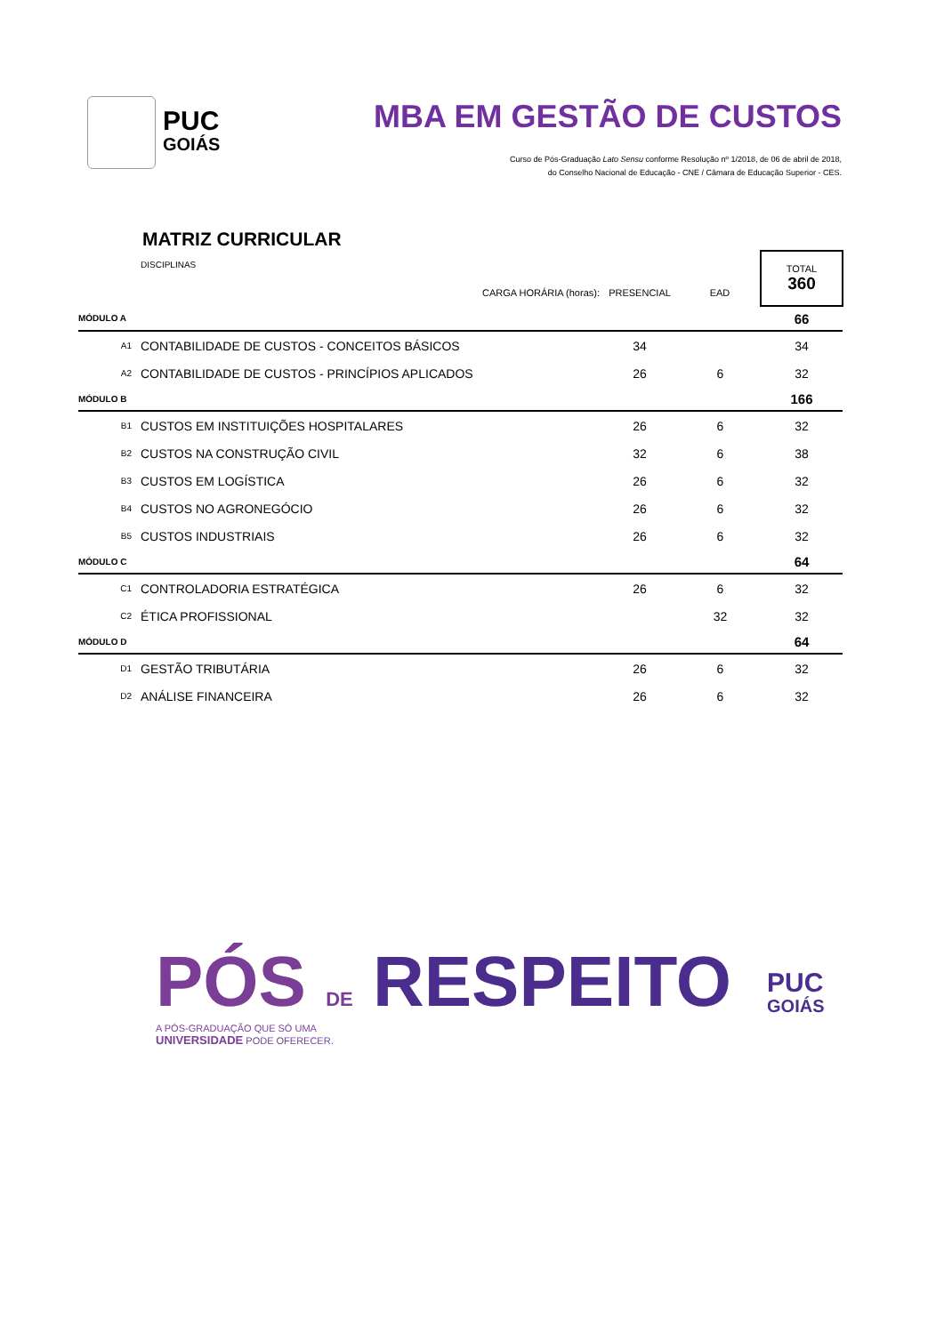PUC
GOIÁS
MBA EM GESTÃO DE CUSTOS
Curso de Pós-Graduação Lato Sensu conforme Resolução nº 1/2018, de 06 de abril de 2018,
do Conselho Nacional de Educação - CNE / Câmara de Educação Superior - CES.
MATRIZ CURRICULAR
| | DISCIPLINAS | | | TOTAL 360 |
| | CARGA HORÁRIA (horas): | PRESENCIAL | EAD | |
| MÓDULO A | | | | 66 |
| A1 | CONTABILIDADE DE CUSTOS - CONCEITOS BÁSICOS | 34 | | 34 |
| A2 | CONTABILIDADE DE CUSTOS - PRINCÍPIOS APLICADOS | 26 | 6 | 32 |
| MÓDULO B | | | | 166 |
| B1 | CUSTOS EM INSTITUIÇÕES HOSPITALARES | 26 | 6 | 32 |
| B2 | CUSTOS NA CONSTRUÇÃO CIVIL | 32 | 6 | 38 |
| B3 | CUSTOS EM LOGÍSTICA | 26 | 6 | 32 |
| B4 | CUSTOS NO AGRONEGÓCIO | 26 | 6 | 32 |
| B5 | CUSTOS INDUSTRIAIS | 26 | 6 | 32 |
| MÓDULO C | | | | 64 |
| C1 | CONTROLADORIA ESTRATÉGICA | 26 | 6 | 32 |
| C2 | ÉTICA PROFISSIONAL | | 32 | 32 |
| MÓDULO D | | | | 64 |
| D1 | GESTÃO TRIBUTÁRIA | 26 | 6 | 32 |
| D2 | ANÁLISE FINANCEIRA | 26 | 6 | 32 |
PÓS DE RESPEITO
A PÓS-GRADUAÇÃO QUE SÓ UMA
UNIVERSIDADE PODE OFERECER.
PUC
GOIÁS